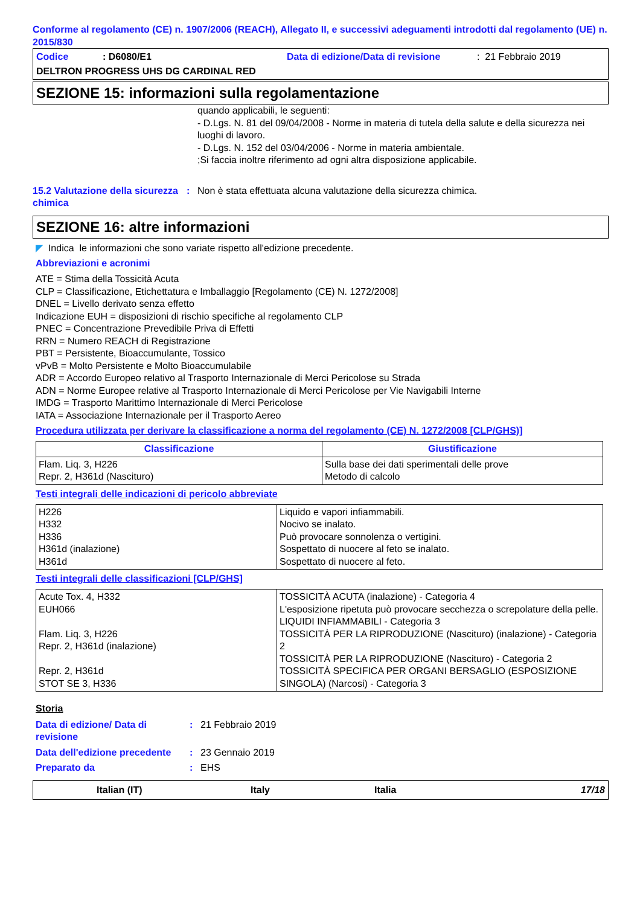Conforme al regolamento (CE) n. 1907/2006 (REACH), Allegato II, e successivi adeguamenti introdotti dal regolamento (UE) n. 2015/830
Codice: D6080/E1 Data di edizione/Data di revisione: 21 Febbraio 2019
DELTRON PROGRESS UHS DG CARDINAL RED
SEZIONE 15: informazioni sulla regolamentazione
quando applicabili, le seguenti:
- D.Lgs. N. 81 del 09/04/2008 - Norme in materia di tutela della salute e della sicurezza nei luoghi di lavoro.
- D.Lgs. N. 152 del 03/04/2006 - Norme in materia ambientale.
;Si faccia inoltre riferimento ad ogni altra disposizione applicabile.
15.2 Valutazione della sicurezza chimica
: Non è stata effettuata alcuna valutazione della sicurezza chimica.
SEZIONE 16: altre informazioni
◤ Indica le informazioni che sono variate rispetto all'edizione precedente.
Abbreviazioni e acronimi
ATE = Stima della Tossicità Acuta
CLP = Classificazione, Etichettatura e Imballaggio [Regolamento (CE) N. 1272/2008]
DNEL = Livello derivato senza effetto
Indicazione EUH = disposizioni di rischio specifiche al regolamento CLP
PNEC = Concentrazione Prevedibile Priva di Effetti
RRN = Numero REACH di Registrazione
PBT = Persistente, Bioaccumulante, Tossico
vPvB = Molto Persistente e Molto Bioaccumulabile
ADR = Accordo Europeo relativo al Trasporto Internazionale di Merci Pericolose su Strada
ADN = Norme Europee relative al Trasporto Internazionale di Merci Pericolose per Vie Navigabili Interne
IMDG = Trasporto Marittimo Internazionale di Merci Pericolose
IATA = Associazione Internazionale per il Trasporto Aereo
Procedura utilizzata per derivare la classificazione a norma del regolamento (CE) N. 1272/2008 [CLP/GHS)]
| Classificazione | Giustificazione |
| --- | --- |
| Flam. Liq. 3, H226 Repr. 2, H361d (Nascituro) | Sulla base dei dati sperimentali delle prove Metodo di calcolo |
Testi integrali delle indicazioni di pericolo abbreviate
| H226 H332 H336 H361d (inalazione) H361d | Liquido e vapori infiammabili. Nocivo se inalato. Può provocare sonnolenza o vertigini. Sospettato di nuocere al feto se inalato. Sospettato di nuocere al feto. |
Testi integrali delle classificazioni [CLP/GHS]
| Acute Tox. 4, H332 EUH066 Flam. Liq. 3, H226 Repr. 2, H361d (inalazione) Repr. 2, H361d STOT SE 3, H336 | TOSSICITÀ ACUTA (inalazione) - Categoria 4 L'esposizione ripetuta può provocare secchezza o screpolature della pelle. LIQUIDI INFIAMMABILI - Categoria 3 TOSSICITÀ PER LA RIPRODUZIONE (Nascituro) (inalazione) - Categoria 2 TOSSICITÀ PER LA RIPRODUZIONE (Nascituro) - Categoria 2 TOSSICITÀ SPECIFICA PER ORGANI BERSAGLIO (ESPOSIZIONE SINGOLA) (Narcosi) - Categoria 3 |
Storia
Data di edizione/ Data di revisione
: 21 Febbraio 2019
Data dell'edizione precedente
: 23 Gennaio 2019
Preparato da : EHS
Italian (IT) Italy Italia 17/18